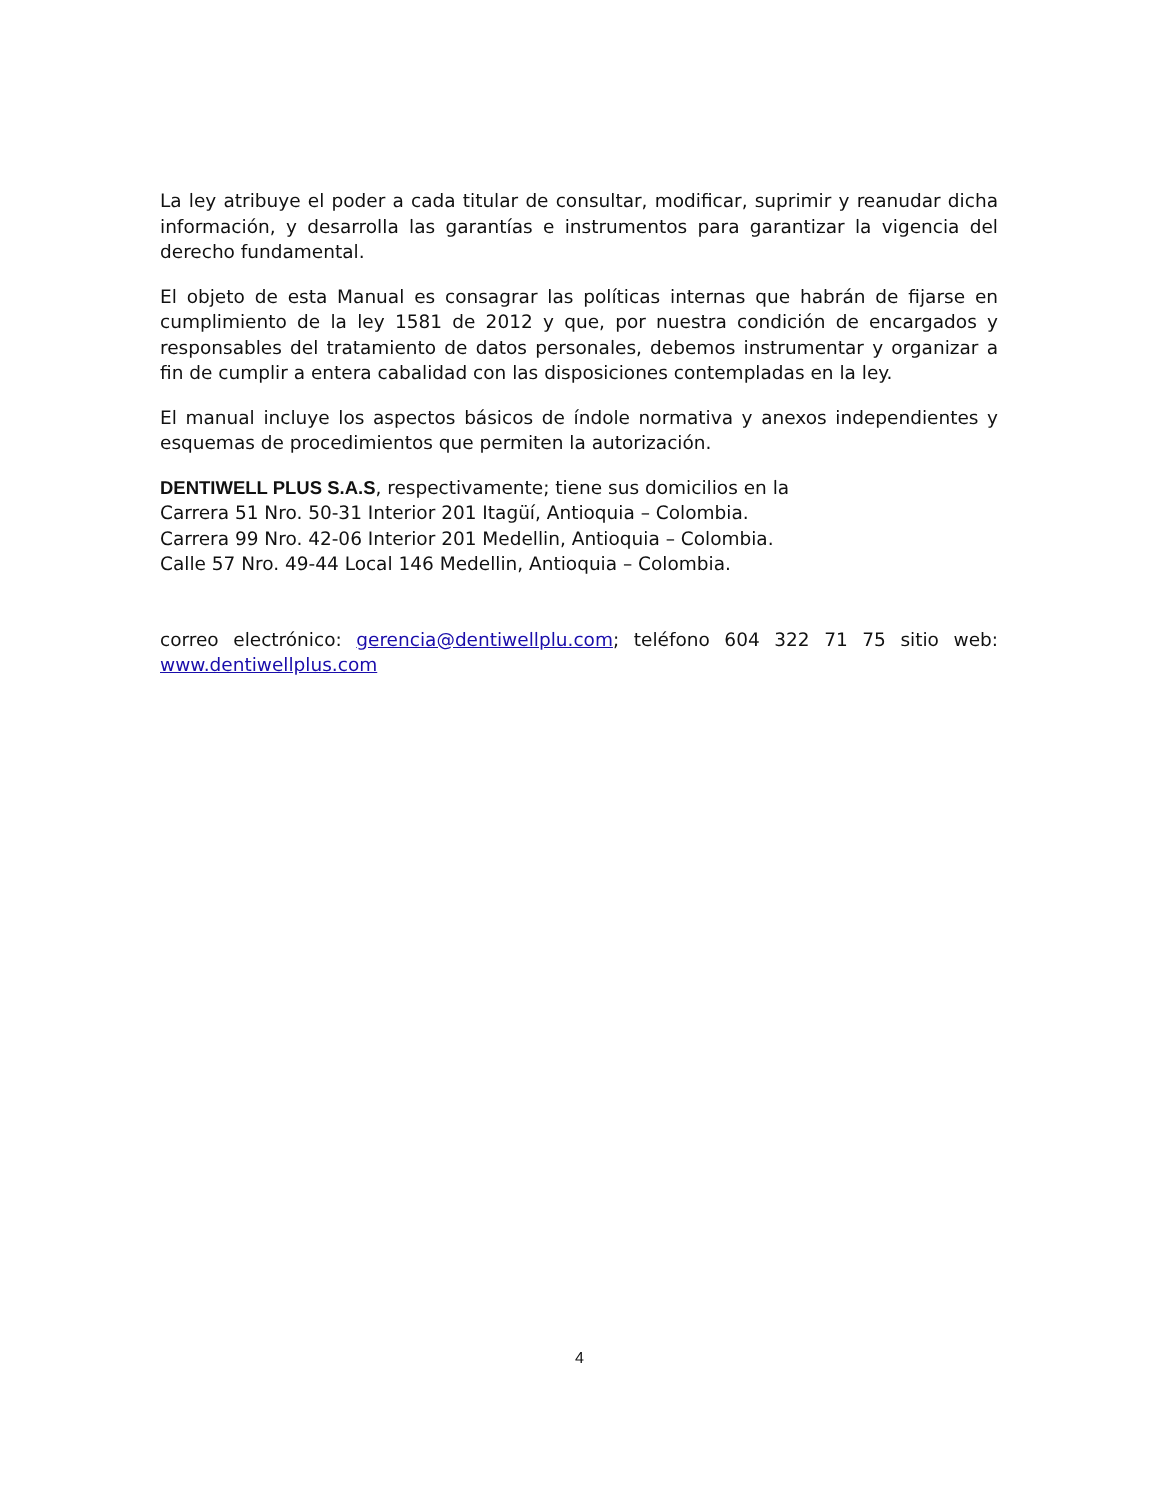La ley atribuye el poder a cada titular de consultar, modificar, suprimir y reanudar dicha información, y desarrolla las garantías e instrumentos para garantizar la vigencia del derecho fundamental.
El objeto de esta Manual es consagrar las políticas internas que habrán de fijarse en cumplimiento de la ley 1581 de 2012 y que, por nuestra condición de encargados y responsables del tratamiento de datos personales, debemos instrumentar y organizar a fin de cumplir a entera cabalidad con las disposiciones contempladas en la ley.
El manual incluye los aspectos básicos de índole normativa y anexos independientes y esquemas de procedimientos que permiten la autorización.
DENTIWELL PLUS S.A.S, respectivamente; tiene sus domicilios en la
Carrera 51 Nro. 50-31 Interior 201 Itagüí, Antioquia – Colombia.
Carrera 99 Nro. 42-06 Interior 201 Medellin, Antioquia – Colombia.
Calle 57 Nro. 49-44 Local 146 Medellin, Antioquia – Colombia.
correo electrónico: gerencia@dentiwellplu.com; teléfono 604 322 71 75 sitio web: www.dentiwellplus.com
4